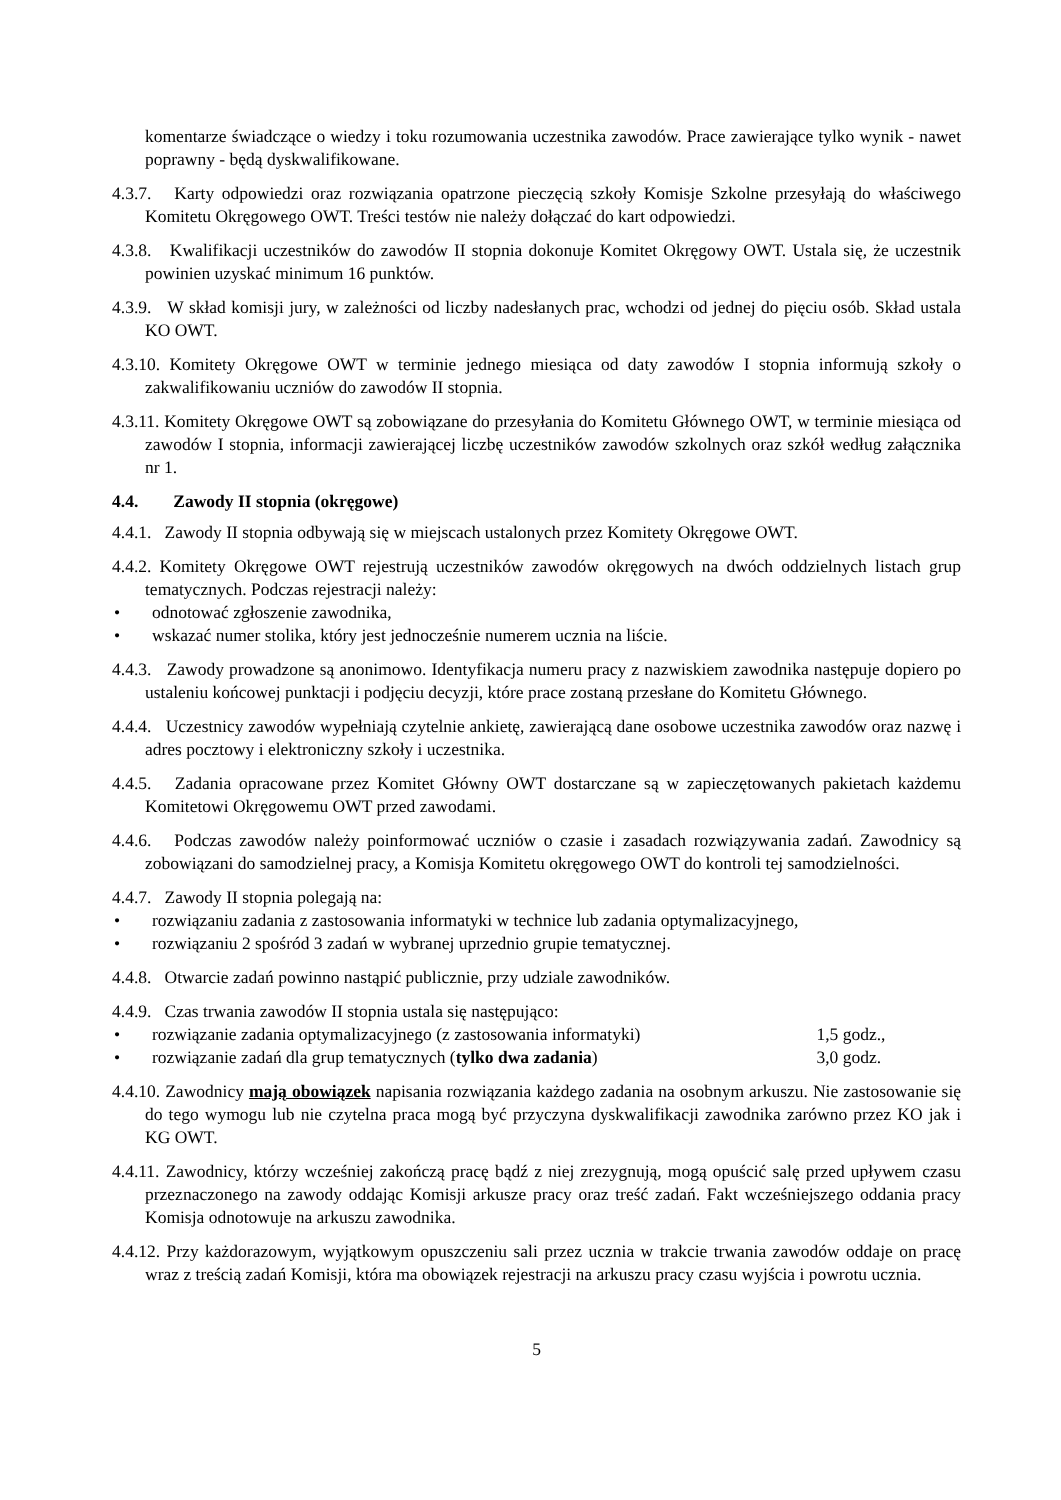komentarze świadczące o wiedzy i toku rozumowania uczestnika zawodów. Prace zawierające tylko wynik - nawet poprawny - będą dyskwalifikowane.
4.3.7. Karty odpowiedzi oraz rozwiązania opatrzone pieczęcią szkoły Komisje Szkolne przesyłają do właściwego Komitetu Okręgowego OWT. Treści testów nie należy dołączać do kart odpowiedzi.
4.3.8. Kwalifikacji uczestników do zawodów II stopnia dokonuje Komitet Okręgowy OWT. Ustala się, że uczestnik powinien uzyskać minimum 16 punktów.
4.3.9. W skład komisji jury, w zależności od liczby nadesłanych prac, wchodzi od jednej do pięciu osób. Skład ustala KO OWT.
4.3.10. Komitety Okręgowe OWT w terminie jednego miesiąca od daty zawodów I stopnia informują szkoły o zakwalifikowaniu uczniów do zawodów II stopnia.
4.3.11. Komitety Okręgowe OWT są zobowiązane do przesyłania do Komitetu Głównego OWT, w terminie miesiąca od zawodów I stopnia, informacji zawierającej liczbę uczestników zawodów szkolnych oraz szkół według załącznika nr 1.
4.4. Zawody II stopnia (okręgowe)
4.4.1. Zawody II stopnia odbywają się w miejscach ustalonych przez Komitety Okręgowe OWT.
4.4.2. Komitety Okręgowe OWT rejestrują uczestników zawodów okręgowych na dwóch oddzielnych listach grup tematycznych. Podczas rejestracji należy:
• odnotować zgłoszenie zawodnika,
• wskazać numer stolika, który jest jednocześnie numerem ucznia na liście.
4.4.3. Zawody prowadzone są anonimowo. Identyfikacja numeru pracy z nazwiskiem zawodnika następuje dopiero po ustaleniu końcowej punktacji i podjęciu decyzji, które prace zostaną przesłane do Komitetu Głównego.
4.4.4. Uczestnicy zawodów wypełniają czytelnie ankietę, zawierającą dane osobowe uczestnika zawodów oraz nazwę i adres pocztowy i elektroniczny szkoły i uczestnika.
4.4.5. Zadania opracowane przez Komitet Główny OWT dostarczane są w zapieczętowanych pakietach każdemu Komitetowi Okręgowemu OWT przed zawodami.
4.4.6. Podczas zawodów należy poinformować uczniów o czasie i zasadach rozwiązywania zadań. Zawodnicy są zobowiązani do samodzielnej pracy, a Komisja Komitetu okręgowego OWT do kontroli tej samodzielności.
4.4.7. Zawody II stopnia polegają na:
• rozwiązaniu zadania z zastosowania informatyki w technice lub zadania optymalizacyjnego,
• rozwiązaniu 2 spośród 3 zadań w wybranej uprzednio grupie tematycznej.
4.4.8. Otwarcie zadań powinno nastąpić publicznie, przy udziale zawodników.
4.4.9. Czas trwania zawodów II stopnia ustala się następująco:
• rozwiązanie zadania optymalizacyjnego (z zastosowania informatyki) 1,5 godz.,
• rozwiązanie zadań dla grup tematycznych (tylko dwa zadania) 3,0 godz.
4.4.10. Zawodnicy mają obowiązek napisania rozwiązania każdego zadania na osobnym arkuszu. Nie zastosowanie się do tego wymogu lub nie czytelna praca mogą być przyczyna dyskwalifikacji zawodnika zarówno przez KO jak i KG OWT.
4.4.11. Zawodnicy, którzy wcześniej zakończą pracę bądź z niej zrezygnują, mogą opuścić salę przed upływem czasu przeznaczonego na zawody oddając Komisji arkusze pracy oraz treść zadań. Fakt wcześniejszego oddania pracy Komisja odnotowuje na arkuszu zawodnika.
4.4.12. Przy każdorazowym, wyjątkowym opuszczeniu sali przez ucznia w trakcie trwania zawodów oddaje on pracę wraz z treścią zadań Komisji, która ma obowiązek rejestracji na arkuszu pracy czasu wyjścia i powrotu ucznia.
5